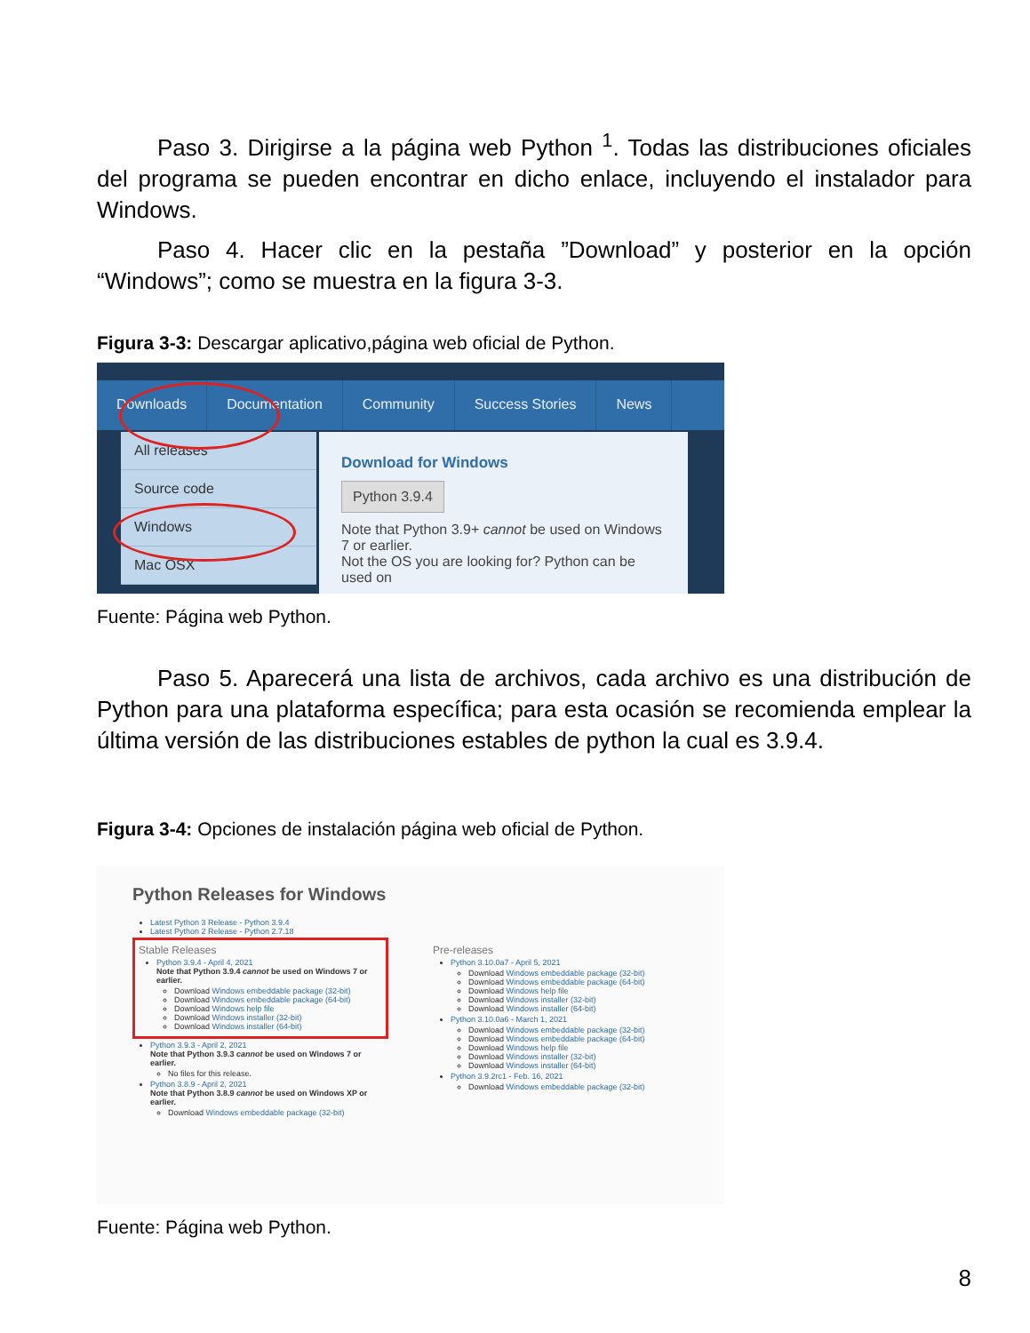Paso 3. Dirigirse a la página web Python <sup>1</sup>. Todas las distribuciones oficiales del programa se pueden encontrar en dicho enlace, incluyendo el instalador para Windows.
Paso 4. Hacer clic en la pestaña ”Download” y posterior en la opción “Windows”; como se muestra en la figura 3-3.
Figura 3-3: Descargar aplicativo,página web oficial de Python.
Downloads Documentation Community Success Stories News
All releases
Source code
Windows
Mac OSX
Download for Windows
Python 3.9.4
Note that Python 3.9+ cannot be used on Windows 7 or earlier.
Not the OS you are looking for? Python can be used on
Fuente: Página web Python.
Paso 5. Aparecerá una lista de archivos, cada archivo es una distribución de Python para una plataforma específica; para esta ocasión se recomienda emplear la última versión de las distribuciones estables de python la cual es 3.9.4.
Figura 3-4: Opciones de instalación página web oficial de Python.
Python Releases for Windows
Latest Python 3 Release - Python 3.9.4
Latest Python 2 Release - Python 2.7.18
Stable Releases
Python 3.9.4 - April 4, 2021
Note that Python 3.9.4 cannot be used on Windows 7 or earlier.
Download Windows embeddable package (32-bit)
Download Windows embeddable package (64-bit)
Download Windows help file
Download Windows installer (32-bit)
Download Windows installer (64-bit)
Python 3.9.3 - April 2, 2021
Note that Python 3.9.3 cannot be used on Windows 7 or earlier.
No files for this release.
Python 3.8.9 - April 2, 2021
Note that Python 3.8.9 cannot be used on Windows XP or earlier.
Download Windows embeddable package (32-bit)
Pre-releases
Python 3.10.0a7 - April 5, 2021
Download Windows embeddable package (32-bit)
Download Windows embeddable package (64-bit)
Download Windows help file
Download Windows installer (32-bit)
Download Windows installer (64-bit)
Python 3.10.0a6 - March 1, 2021
Download Windows embeddable package (32-bit)
Download Windows embeddable package (64-bit)
Download Windows help file
Download Windows installer (32-bit)
Download Windows installer (64-bit)
Python 3.9.2rc1 - Feb. 16, 2021
Download Windows embeddable package (32-bit)
Fuente: Página web Python.
8